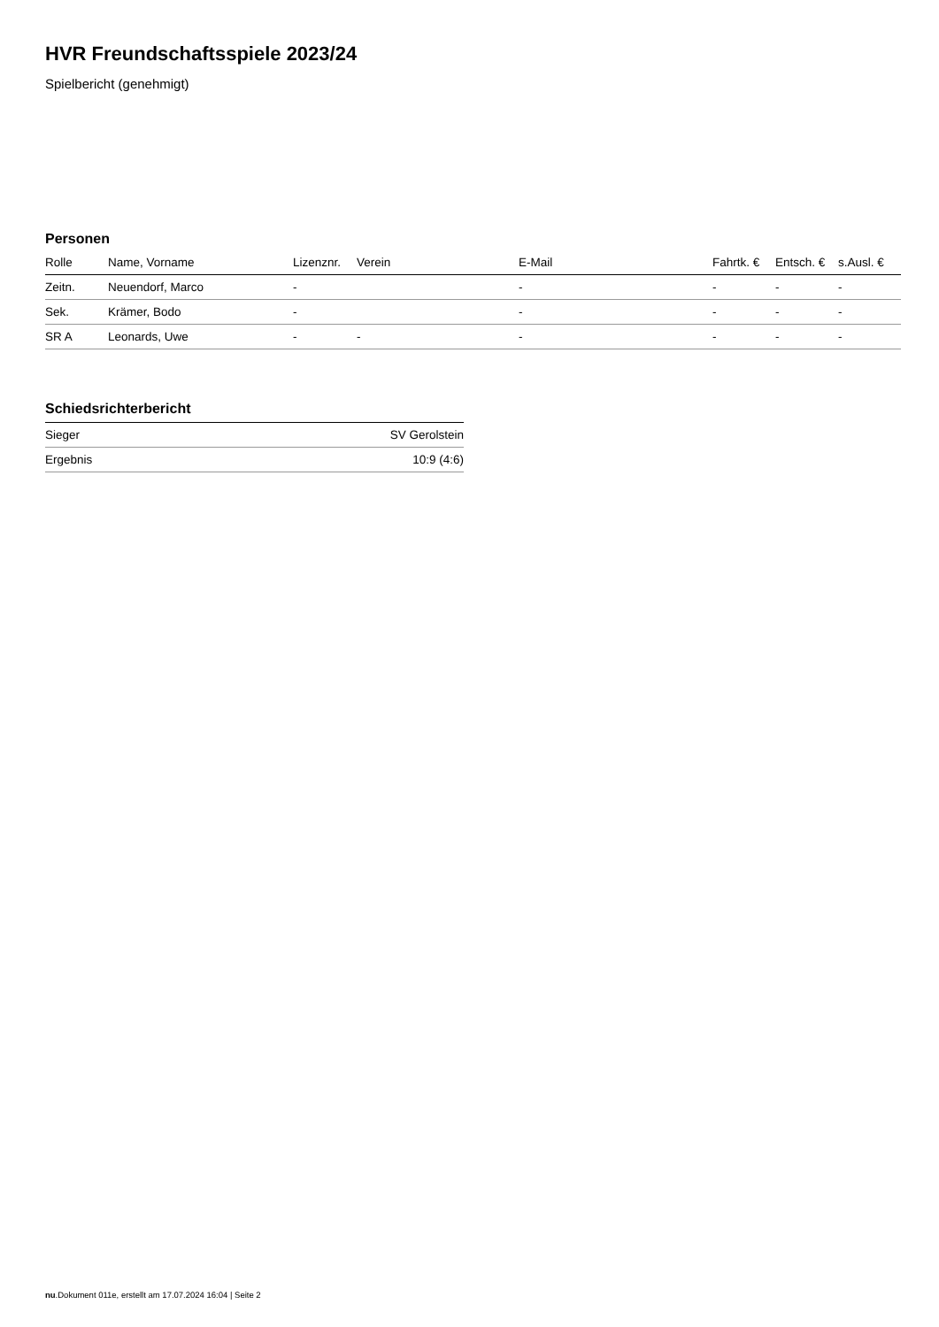HVR Freundschaftsspiele 2023/24
Spielbericht (genehmigt)
Personen
| Rolle | Name, Vorname | Lizenznr. | Verein | E-Mail | Fahrtk. € | Entsch. € | s.Ausl. € |
| --- | --- | --- | --- | --- | --- | --- | --- |
| Zeitn. | Neuendorf, Marco | - | | - | - | - | - |
| Sek. | Krämer, Bodo | - | | - | - | - | - |
| SR A | Leonards, Uwe | - | - | - | - | - | - |
Schiedsrichterbericht
| Sieger | SV Gerolstein |
| Ergebnis | 10:9 (4:6) |
nu.Dokument 011e, erstellt am 17.07.2024 16:04 | Seite 2